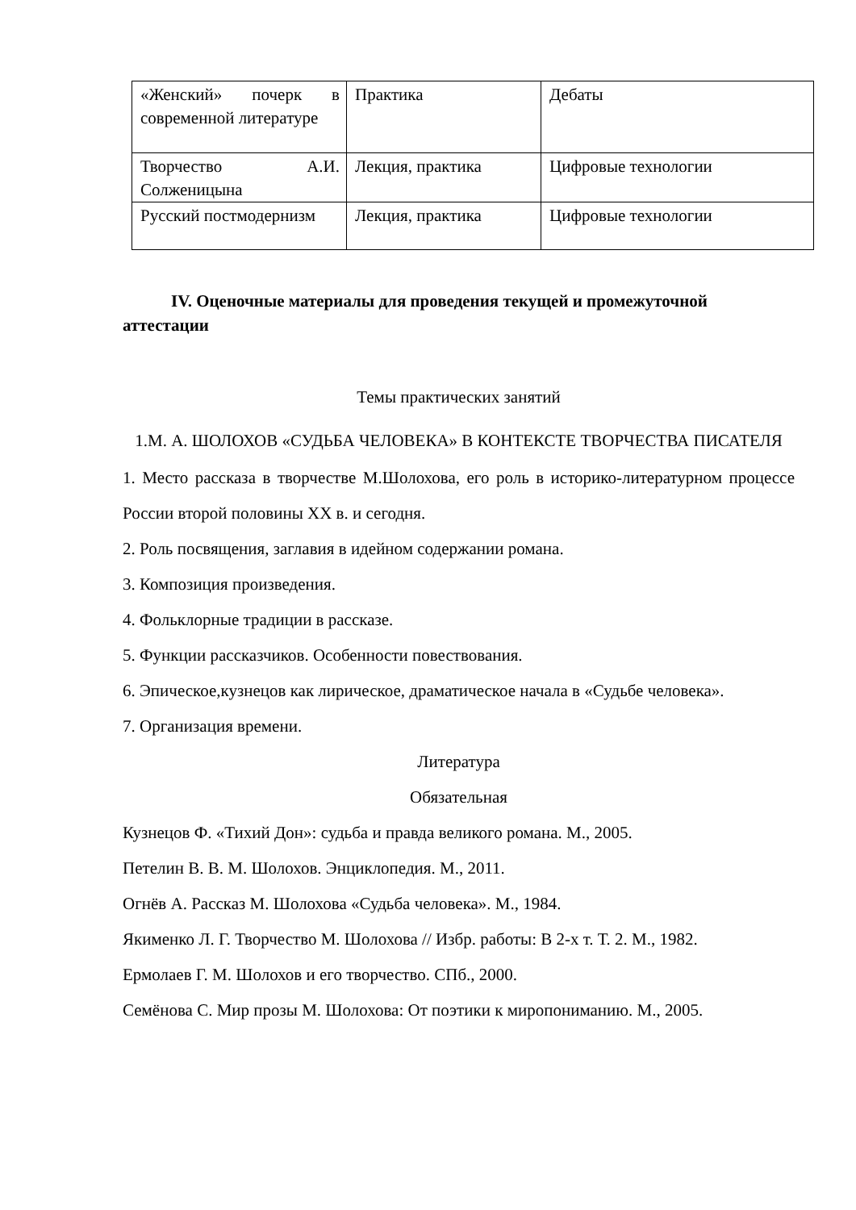| «Женский» почерк в современной литературе | Практика | Дебаты |
| Творчество А.И. Солженицына | Лекция, практика | Цифровые технологии |
| Русский постмодернизм | Лекция, практика | Цифровые технологии |
IV. Оценочные материалы для проведения текущей и промежуточной аттестации
Темы практических занятий
1.М. А. ШОЛОХОВ «СУДЬБА ЧЕЛОВЕКА» В КОНТЕКСТЕ ТВОРЧЕСТВА ПИСАТЕЛЯ
1. Место рассказа в творчестве М.Шолохова, его роль в историко-литературном процессе России второй половины XX в. и сегодня.
2. Роль посвящения, заглавия в идейном содержании романа.
3. Композиция произведения.
4. Фольклорные традиции в рассказе.
5. Функции рассказчиков. Особенности повествования.
6. Эпическое,кузнецов как лирическое, драматическое начала в «Судьбе человека».
7. Организация времени.
Литература
Обязательная
Кузнецов Ф. «Тихий Дон»: судьба и правда великого романа. М., 2005.
Петелин В. В. М. Шолохов. Энциклопедия. М., 2011.
Огнёв А. Рассказ М. Шолохова «Судьба человека». М., 1984.
Якименко Л. Г. Творчество М. Шолохова // Избр. работы: В 2-х т. Т. 2. М., 1982.
Ермолаев Г. М. Шолохов и его творчество. СПб., 2000.
Семёнова С. Мир прозы М. Шолохова: От поэтики к миропониманию. М., 2005.